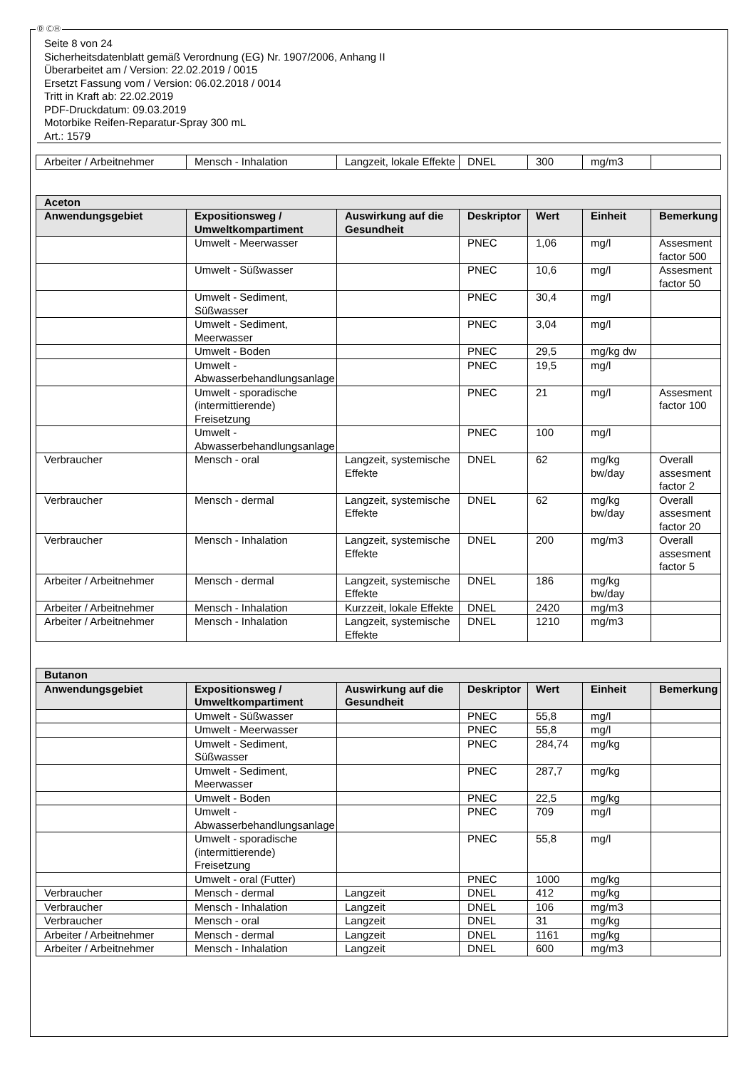Ⓓ ⒸⒽ
Seite 8 von 24
Sicherheitsdatenblatt gemäß Verordnung (EG) Nr. 1907/2006, Anhang II
Überarbeitet am / Version: 22.02.2019 / 0015
Ersetzt Fassung vom / Version: 06.02.2018 / 0014
Tritt in Kraft ab: 22.02.2019
PDF-Druckdatum: 09.03.2019
Motorbike Reifen-Reparatur-Spray 300 mL
Art.: 1579
| Arbeiter / Arbeitnehmer | Mensch - Inhalation | Langzeit, lokale Effekte | DNEL | 300 | mg/m3 | |
| Aceton | | | | | | |
| --- | --- | --- | --- | --- | --- | --- |
| Anwendungsgebiet | Expositionsweg / Umweltkompartiment | Auswirkung auf die Gesundheit | Deskriptor | Wert | Einheit | Bemerkung |
| | Umwelt - Meerwasser | | PNEC | 1,06 | mg/l | Assesment factor 500 |
| | Umwelt - Süßwasser | | PNEC | 10,6 | mg/l | Assesment factor 50 |
| | Umwelt - Sediment, Süßwasser | | PNEC | 30,4 | mg/l | |
| | Umwelt - Sediment, Meerwasser | | PNEC | 3,04 | mg/l | |
| | Umwelt - Boden | | PNEC | 29,5 | mg/kg dw | |
| | Umwelt - Abwasserbehandlungsanlage | | PNEC | 19,5 | mg/l | |
| | Umwelt - sporadische (intermittierende) Freisetzung | | PNEC | 21 | mg/l | Assesment factor 100 |
| | Umwelt - Abwasserbehandlungsanlage | | PNEC | 100 | mg/l | |
| Verbraucher | Mensch - oral | Langzeit, systemische Effekte | DNEL | 62 | mg/kg bw/day | Overall assesment factor 2 |
| Verbraucher | Mensch - dermal | Langzeit, systemische Effekte | DNEL | 62 | mg/kg bw/day | Overall assesment factor 20 |
| Verbraucher | Mensch - Inhalation | Langzeit, systemische Effekte | DNEL | 200 | mg/m3 | Overall assesment factor 5 |
| Arbeiter / Arbeitnehmer | Mensch - dermal | Langzeit, systemische Effekte | DNEL | 186 | mg/kg bw/day | |
| Arbeiter / Arbeitnehmer | Mensch - Inhalation | Kurzzeit, lokale Effekte | DNEL | 2420 | mg/m3 | |
| Arbeiter / Arbeitnehmer | Mensch - Inhalation | Langzeit, systemische Effekte | DNEL | 1210 | mg/m3 | |
| Butanon | | | | | | |
| --- | --- | --- | --- | --- | --- | --- |
| Anwendungsgebiet | Expositionsweg / Umweltkompartiment | Auswirkung auf die Gesundheit | Deskriptor | Wert | Einheit | Bemerkung |
| | Umwelt - Süßwasser | | PNEC | 55,8 | mg/l | |
| | Umwelt - Meerwasser | | PNEC | 55,8 | mg/l | |
| | Umwelt - Sediment, Süßwasser | | PNEC | 284,74 | mg/kg | |
| | Umwelt - Sediment, Meerwasser | | PNEC | 287,7 | mg/kg | |
| | Umwelt - Boden | | PNEC | 22,5 | mg/kg | |
| | Umwelt - Abwasserbehandlungsanlage | | PNEC | 709 | mg/l | |
| | Umwelt - sporadische (intermittierende) Freisetzung | | PNEC | 55,8 | mg/l | |
| | Umwelt - oral (Futter) | | PNEC | 1000 | mg/kg | |
| Verbraucher | Mensch - dermal | Langzeit | DNEL | 412 | mg/kg | |
| Verbraucher | Mensch - Inhalation | Langzeit | DNEL | 106 | mg/m3 | |
| Verbraucher | Mensch - oral | Langzeit | DNEL | 31 | mg/kg | |
| Arbeiter / Arbeitnehmer | Mensch - dermal | Langzeit | DNEL | 1161 | mg/kg | |
| Arbeiter / Arbeitnehmer | Mensch - Inhalation | Langzeit | DNEL | 600 | mg/m3 | |